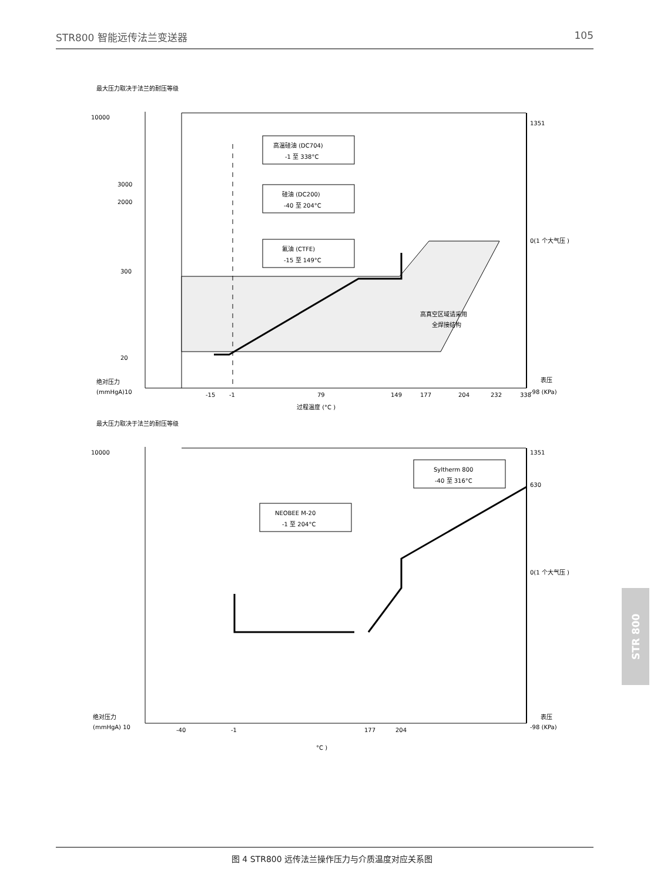STR800 智能远传法兰变送器 105
最大压力取决于法兰的耐压等级
高温硅油 (DC704)
-1 至 338°C
硅油 (DC200)
-40 至 204°C
氟油 (CTFE)
-15 至 149°C
高真空区域请采用
全焊接结构
10000
3000
2000
300
20
绝对压力
(mmHgA)10
1351
0(1 个大气压 )
表压
-98 (KPa)
-15
-1
79
149
177
204
232
338
过程温度 (°C )
最大压力取决于法兰的耐压等级
Syltherm 800
-40 至 316°C
NEOBEE M-20
-1 至 204°C
10000
1351
630
0(1 个大气压 )
绝对压力
(mmHgA) 10
表压
-98 (KPa)
-40
-1
177
204
°C )
图 4 STR800 远传法兰操作压力与介质温度对应关系图
STR 800